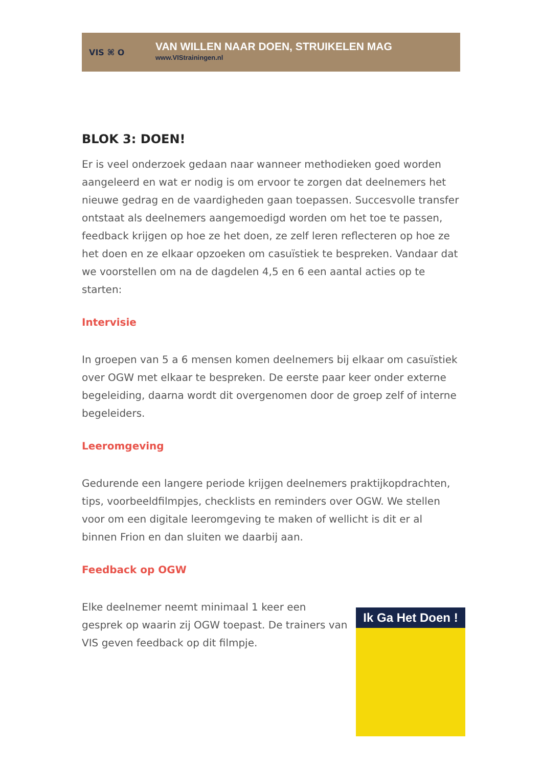VIS ⌘ O
VAN WILLEN NAAR DOEN, STRUIKELEN MAG
www.VIStrainingen.nl
BLOK 3: DOEN!
Er is veel onderzoek gedaan naar wanneer methodieken goed worden aangeleerd en wat er nodig is om ervoor te zorgen dat deelnemers het nieuwe gedrag en de vaardigheden gaan toepassen. Succesvolle transfer ontstaat als deelnemers aangemoedigd worden om het toe te passen, feedback krijgen op hoe ze het doen, ze zelf leren reflecteren op hoe ze het doen en ze elkaar opzoeken om casuïstiek te bespreken. Vandaar dat we voorstellen om na de dagdelen 4,5 en 6 een aantal acties op te starten:
Intervisie
In groepen van 5 a 6 mensen komen deelnemers bij elkaar om casuïstiek over OGW met elkaar te bespreken. De eerste paar keer onder externe begeleiding, daarna wordt dit overgenomen door de groep zelf of interne begeleiders.
Leeromgeving
Gedurende een langere periode krijgen deelnemers praktijkopdrachten, tips, voorbeeldfilmpjes, checklists en reminders over OGW. We stellen voor om een digitale leeromgeving te maken of wellicht is dit er al binnen Frion en dan sluiten we daarbij aan.
Feedback op OGW
Elke deelnemer neemt minimaal 1 keer een gesprek op waarin zij OGW toepast. De trainers van VIS geven feedback op dit filmpje.
Ik Ga Het Doen !